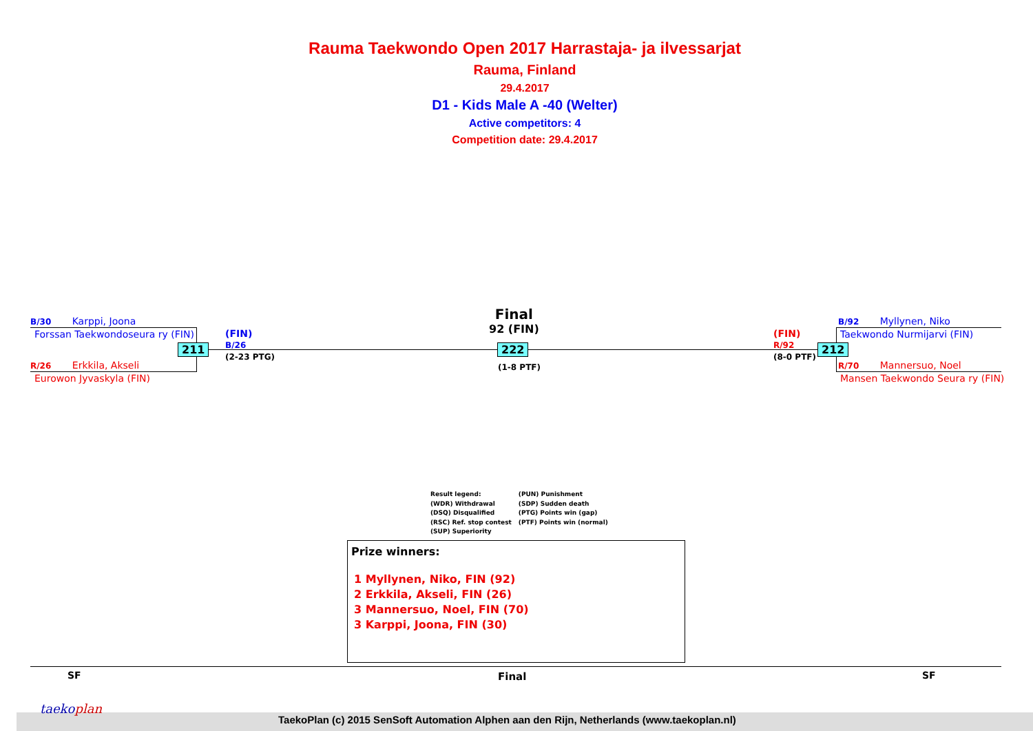Rauma Taekwondo Open 2017 Harrastaja- ja ilvessarjat
Rauma, Finland
29.4.2017
D1 - Kids Male A -40 (Welter)
Active competitors: 4
Competition date: 29.4.2017
B/30 Karppi, Joona
Forssan Taekwondoseura ry (FIN)
211
R/26 Erkkila, Akseli
Eurowon Jyvaskyla (FIN)
(FIN)
B/26
(2-23 PTG)
Final
92 (FIN)
222
(1-8 PTF)
(FIN)
R/92
(8-0 PTF)
212
B/92 Myllynen, Niko
Taekwondo Nurmijarvi (FIN)
R/70 Mannersuo, Noel
Mansen Taekwondo Seura ry (FIN)
Result legend:
(WDR) Withdrawal
(DSQ) Disqualified
(RSC) Ref. stop contest
(SUP) Superiority
(PUN) Punishment
(SDP) Sudden death
(PTG) Points win (gap)
(PTF) Points win (normal)
Prize winners:
1 Myllynen, Niko, FIN (92)
2 Erkkila, Akseli, FIN (26)
3 Mannersuo, Noel, FIN (70)
3 Karppi, Joona, FIN (30)
SF Final SF
taekoplan
TaekoPlan (c) 2015 SenSoft Automation Alphen aan den Rijn, Netherlands (www.taekoplan.nl)